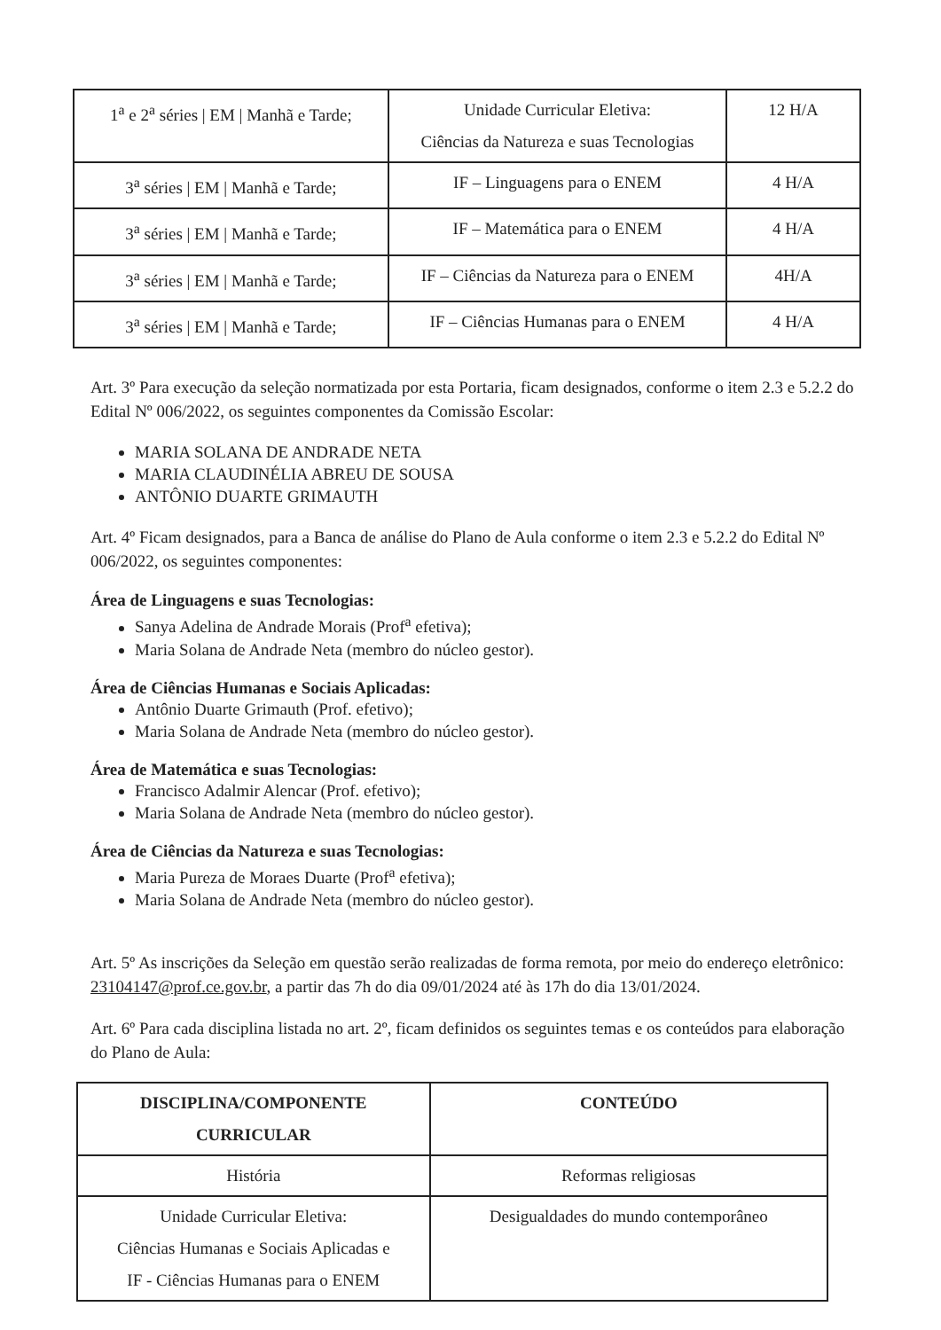| 1<sup>a</sup> e 2<sup>a</sup> séries / EM / Manhã e Tarde; | Unidade Curricular Eletiva: Ciências da Natureza e suas Tecnologias | 12 H/A |
| 3<sup>a</sup> séries / EM / Manhã e Tarde; | IF – Linguagens para o ENEM | 4 H/A |
| 3<sup>a</sup> séries / EM / Manhã e Tarde; | IF – Matemática para o ENEM | 4 H/A |
| 3<sup>a</sup> séries / EM / Manhã e Tarde; | IF – Ciências da Natureza para o ENEM | 4H/A |
| 3<sup>a</sup> séries / EM / Manhã e Tarde; | IF – Ciências Humanas para o ENEM | 4 H/A |
Art. 3º Para execução da seleção normatizada por esta Portaria, ficam designados, conforme o item 2.3 e 5.2.2 do Edital Nº 006/2022, os seguintes componentes da Comissão Escolar:
MARIA SOLANA DE ANDRADE NETA
MARIA CLAUDINÉLIA ABREU DE SOUSA
ANTÔNIO DUARTE GRIMAUTH
Art. 4º Ficam designados, para a Banca de análise do Plano de Aula conforme o item 2.3 e 5.2.2 do Edital Nº 006/2022, os seguintes componentes:
Área de Linguagens e suas Tecnologias:
Sanya Adelina de Andrade Morais (Prof<sup>a</sup> efetiva);
Maria Solana de Andrade Neta (membro do núcleo gestor).
Área de Ciências Humanas e Sociais Aplicadas:
Antônio Duarte Grimauth (Prof. efetivo);
Maria Solana de Andrade Neta (membro do núcleo gestor).
Área de Matemática e suas Tecnologias:
Francisco Adalmir Alencar (Prof. efetivo);
Maria Solana de Andrade Neta (membro do núcleo gestor).
Área de Ciências da Natureza e suas Tecnologias:
Maria Pureza de Moraes Duarte (Prof<sup>a</sup> efetiva);
Maria Solana de Andrade Neta (membro do núcleo gestor).
Art. 5º As inscrições da Seleção em questão serão realizadas de forma remota, por meio do endereço eletrônico: 23104147@prof.ce.gov.br, a partir das 7h do dia 09/01/2024 até às 17h do dia 13/01/2024.
Art. 6º Para cada disciplina listada no art. 2º, ficam definidos os seguintes temas e os conteúdos para elaboração do Plano de Aula:
| DISCIPLINA/COMPONENTE CURRICULAR | CONTEÚDO |
| --- | --- |
| História | Reformas religiosas |
| Unidade Curricular Eletiva: Ciências Humanas e Sociais Aplicadas e IF - Ciências Humanas para o ENEM | Desigualdades do mundo contemporâneo |